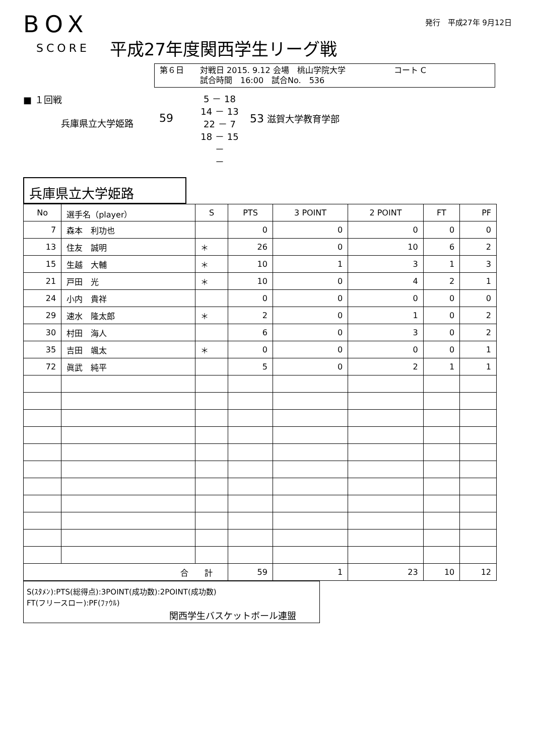BOX
SCORE 平成27年度関西学生リーグ戦
発行　平成27年 9月12日
第６日　　対戦日 2015. 9.12 会場　桃山学院大学　　　　　　コート C
　　　　　試合時間　16:00　試合No.　536
■ １回戦
兵庫県立大学姫路
59
5 － 18
14 － 13
22 － 7
18 － 15
－
－
53 滋賀大学教育学部
兵庫県立大学姫路
| No | 選手名（player） | S | PTS | 3 POINT | 2 POINT | FT | PF |
| --- | --- | --- | --- | --- | --- | --- | --- |
| 7 | 森本 利功也 | | 0 | 0 | 0 | 0 | 0 |
| 13 | 住友 誠明 | ＊ | 26 | 0 | 10 | 6 | 2 |
| 15 | 生越 大輔 | ＊ | 10 | 1 | 3 | 1 | 3 |
| 21 | 戸田 光 | ＊ | 10 | 0 | 4 | 2 | 1 |
| 24 | 小内 貴祥 | | 0 | 0 | 0 | 0 | 0 |
| 29 | 速水 隆太郎 | ＊ | 2 | 0 | 1 | 0 | 2 |
| 30 | 村田 海人 | | 6 | 0 | 3 | 0 | 2 |
| 35 | 吉田 颯太 | ＊ | 0 | 0 | 0 | 0 | 1 |
| 72 | 眞武 純平 | | 5 | 0 | 2 | 1 | 1 |
| 合 計 | | | 59 | 1 | 23 | 10 | 12 |
S(ｽﾀﾒﾝ):PTS(総得点):3POINT(成功数):2POINT(成功数)
FT(フリースロー):PF(ﾌｧｳﾙ)
関西学生バスケットボール連盟